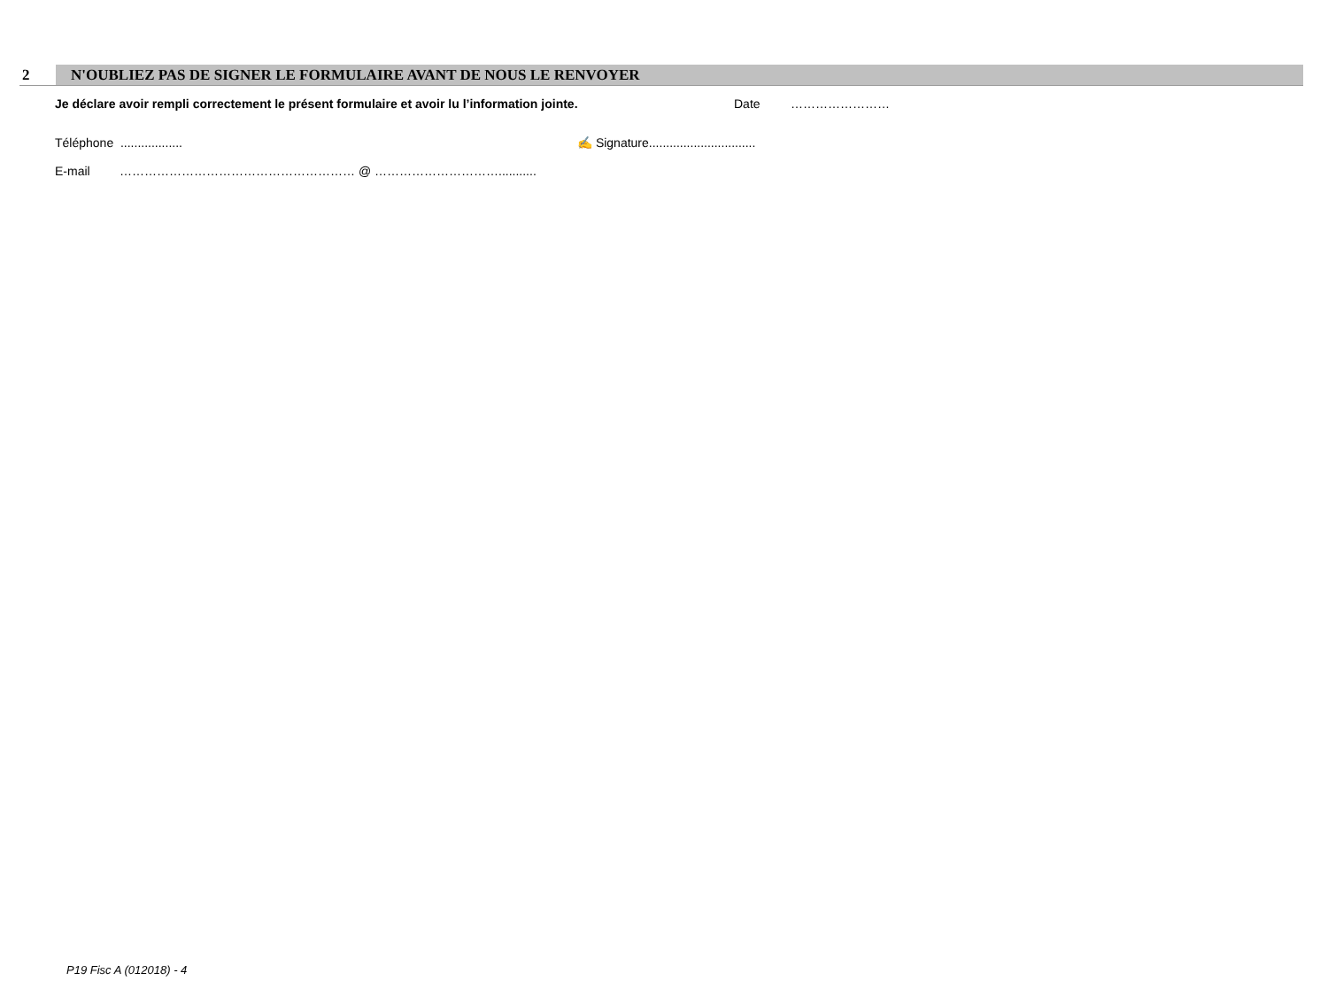2 N'OUBLIEZ PAS DE SIGNER LE FORMULAIRE AVANT DE NOUS LE RENVOYER
Je déclare avoir rempli correctement le présent formulaire et avoir lu l’information jointe. Date ……………………
Téléphone .................. ✍ Signature...............................
E-mail ………………………………………………… @ …………………………...........
P19 Fisc A (012018) - 4